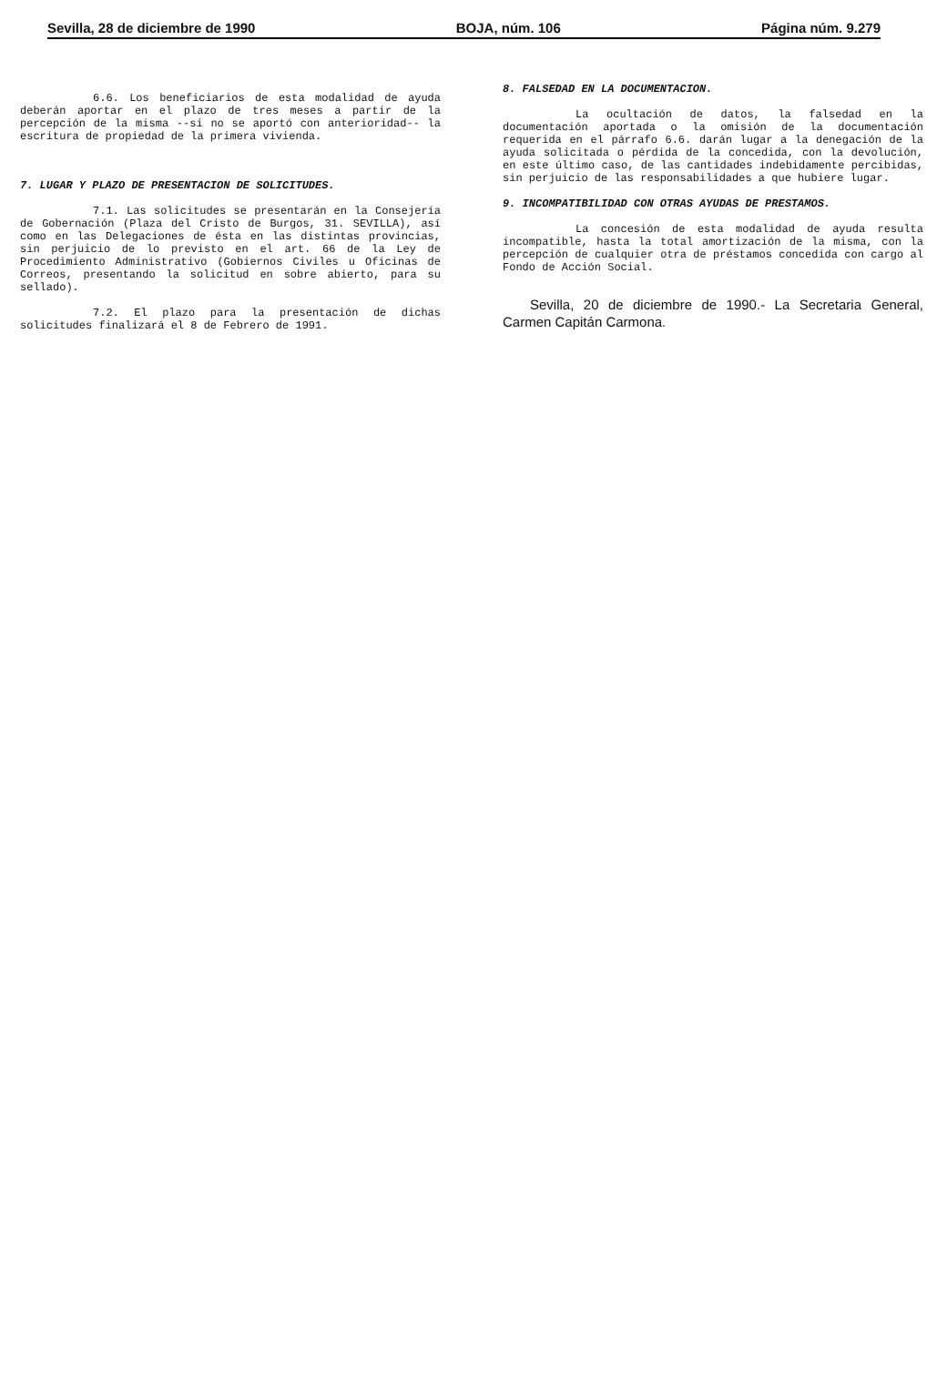Sevilla, 28 de diciembre de 1990 BOJA, núm. 106 Página núm. 9.279
6.6. Los beneficiarios de esta modalidad de ayuda deberán aportar en el plazo de tres meses a partir de la percepción de la misma --si no se aportó con anterioridad-- la escritura de propiedad de la primera vivienda.
7. LUGAR Y PLAZO DE PRESENTACION DE SOLICITUDES.
7.1. Las solicitudes se presentarán en la Consejería de Gobernación (Plaza del Cristo de Burgos, 31. SEVILLA), así como en las Delegaciones de ésta en las distintas provincias, sin perjuicio de lo previsto en el art. 66 de la Ley de Procedimiento Administrativo (Gobiernos Civiles u Oficinas de Correos, presentando la solicitud en sobre abierto, para su sellado).
7.2. El plazo para la presentación de dichas solicitudes finalizará el 8 de Febrero de 1991.
8. FALSEDAD EN LA DOCUMENTACION.
La ocultación de datos, la falsedad en la documentación aportada o la omisión de la documentación requerida en el párrafo 6.6. darán lugar a la denegación de la ayuda solicitada o pérdida de la concedida, con la devolución, en este último caso, de las cantidades indebidamente percibidas, sin perjuicio de las responsabilidades a que hubiere lugar.
9. INCOMPATIBILIDAD CON OTRAS AYUDAS DE PRESTAMOS.
La concesión de esta modalidad de ayuda resulta incompatible, hasta la total amortización de la misma, con la percepción de cualquier otra de préstamos concedida con cargo al Fondo de Acción Social.
Sevilla, 20 de diciembre de 1990.- La Secretaria General, Carmen Capitán Carmona.